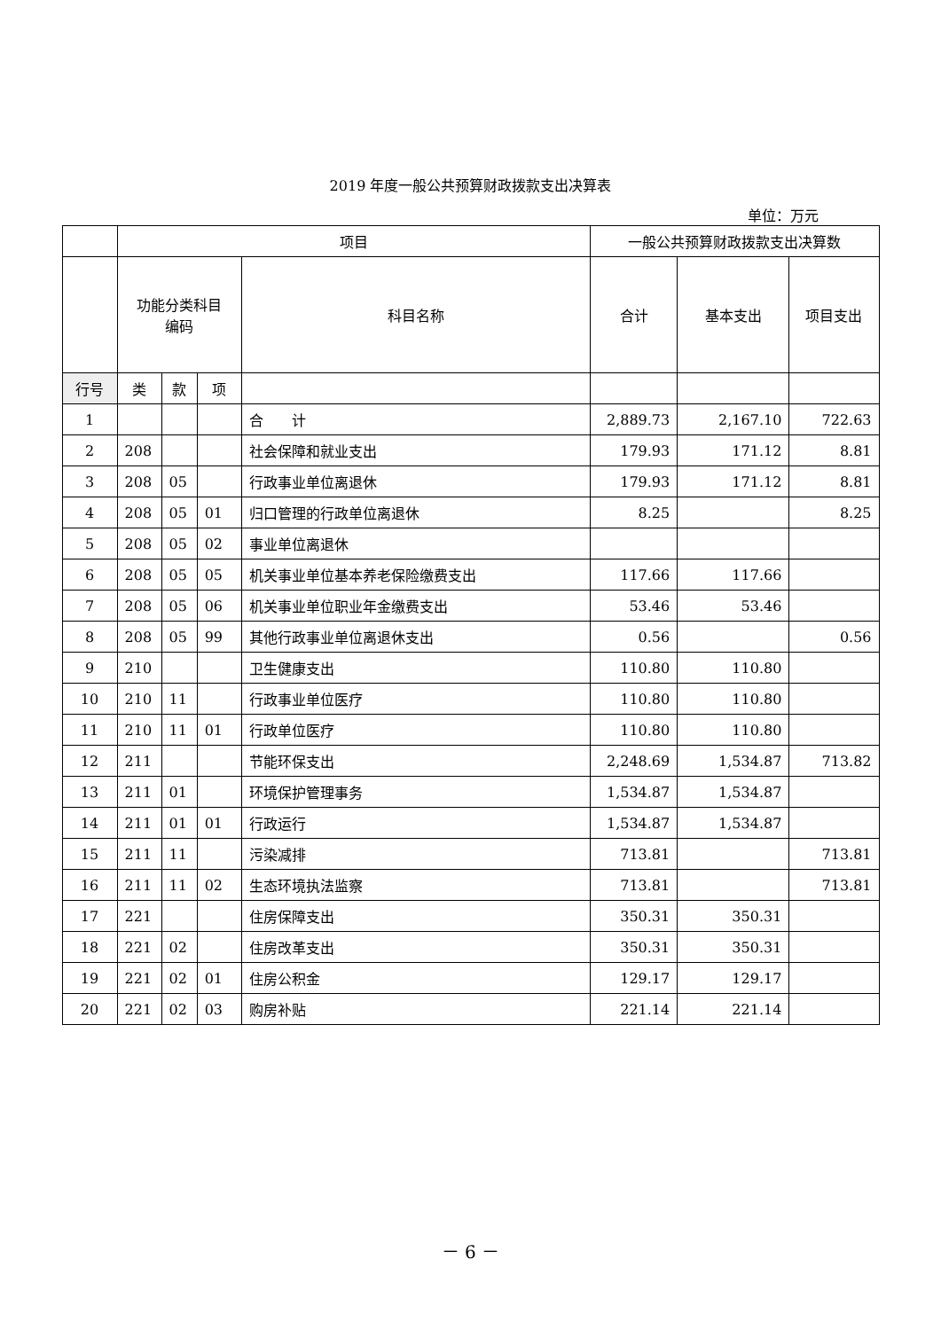2019 年度一般公共预算财政拨款支出决算表
单位：万元
| | 项目 | | | | 一般公共预算财政拨款支出决算数 | | |
| --- | --- | --- | --- | --- | --- | --- | --- |
| | 功能分类科目 编码 | | | 科目名称 | 合计 | 基本支出 | 项目支出 |
| 行号 | 类 | 款 | 项 | | | | |
| 1 | | | | 合 计 | 2,889.73 | 2,167.10 | 722.63 |
| 2 | 208 | | | 社会保障和就业支出 | 179.93 | 171.12 | 8.81 |
| 3 | 208 | 05 | | 行政事业单位离退休 | 179.93 | 171.12 | 8.81 |
| 4 | 208 | 05 | 01 | 归口管理的行政单位离退休 | 8.25 | | 8.25 |
| 5 | 208 | 05 | 02 | 事业单位离退休 | | | |
| 6 | 208 | 05 | 05 | 机关事业单位基本养老保险缴费支出 | 117.66 | 117.66 | |
| 7 | 208 | 05 | 06 | 机关事业单位职业年金缴费支出 | 53.46 | 53.46 | |
| 8 | 208 | 05 | 99 | 其他行政事业单位离退休支出 | 0.56 | | 0.56 |
| 9 | 210 | | | 卫生健康支出 | 110.80 | 110.80 | |
| 10 | 210 | 11 | | 行政事业单位医疗 | 110.80 | 110.80 | |
| 11 | 210 | 11 | 01 | 行政单位医疗 | 110.80 | 110.80 | |
| 12 | 211 | | | 节能环保支出 | 2,248.69 | 1,534.87 | 713.82 |
| 13 | 211 | 01 | | 环境保护管理事务 | 1,534.87 | 1,534.87 | |
| 14 | 211 | 01 | 01 | 行政运行 | 1,534.87 | 1,534.87 | |
| 15 | 211 | 11 | | 污染减排 | 713.81 | | 713.81 |
| 16 | 211 | 11 | 02 | 生态环境执法监察 | 713.81 | | 713.81 |
| 17 | 221 | | | 住房保障支出 | 350.31 | 350.31 | |
| 18 | 221 | 02 | | 住房改革支出 | 350.31 | 350.31 | |
| 19 | 221 | 02 | 01 | 住房公积金 | 129.17 | 129.17 | |
| 20 | 221 | 02 | 03 | 购房补贴 | 221.14 | 221.14 | |
－ 6 －